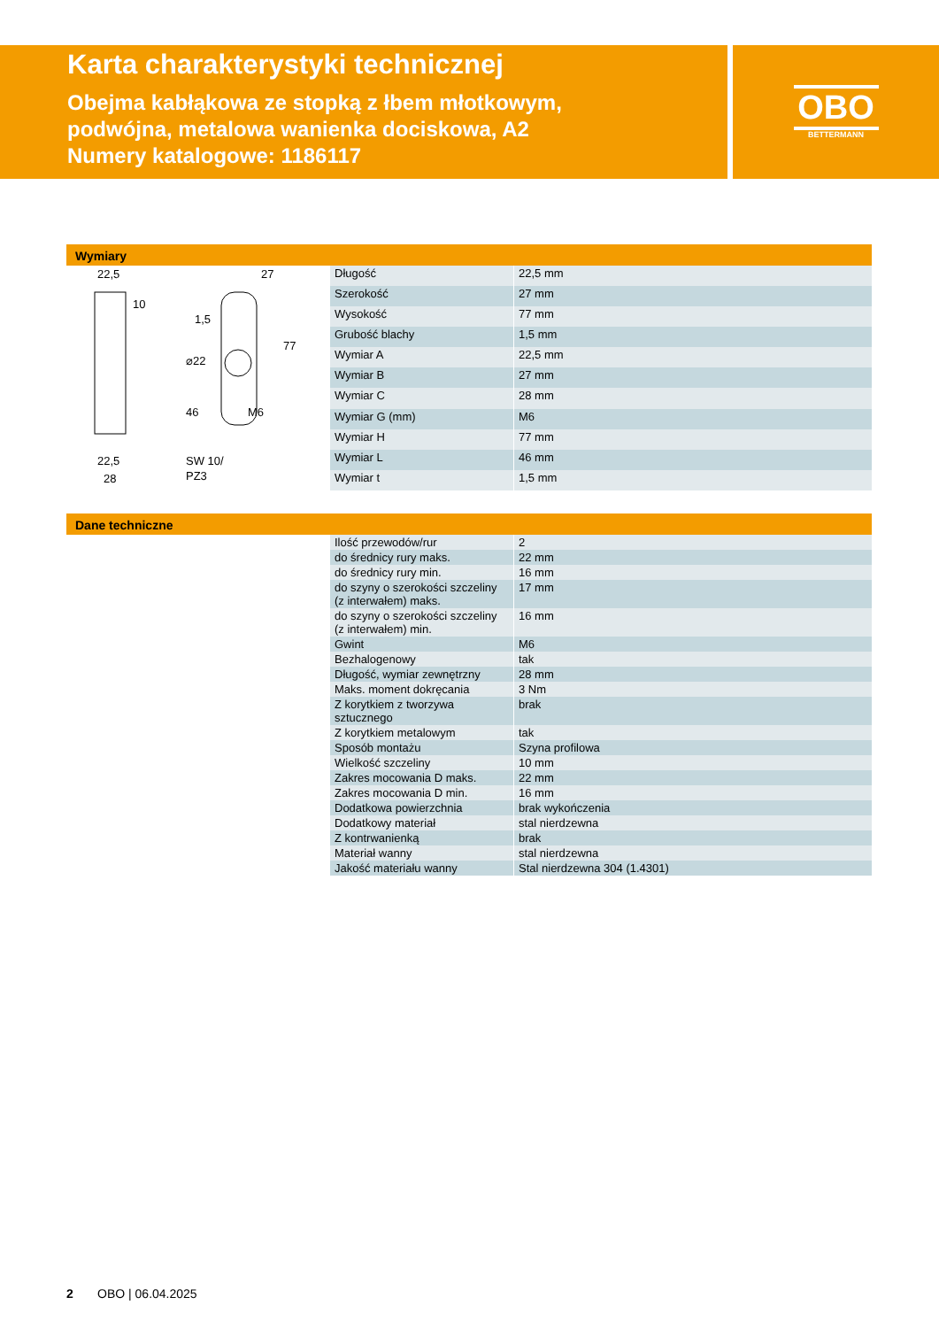Karta charakterystyki technicznej
Obejma kabłąkowa ze stopką z łbem młotkowym,
podwójna, metalowa wanienka dociskowa, A2
Numery katalogowe: 1186117
OBO
BETTERMANN
Wymiary
22,5
10
27
1,5
⌀22
77
46
M6
22,5
28
SW 10/
PZ3
| Długość | 22,5 mm |
| Szerokość | 27 mm |
| Wysokość | 77 mm |
| Grubość blachy | 1,5 mm |
| Wymiar A | 22,5 mm |
| Wymiar B | 27 mm |
| Wymiar C | 28 mm |
| Wymiar G (mm) | M6 |
| Wymiar H | 77 mm |
| Wymiar L | 46 mm |
| Wymiar t | 1,5 mm |
Dane techniczne
| Ilość przewodów/rur | 2 |
| do średnicy rury maks. | 22 mm |
| do średnicy rury min. | 16 mm |
| do szyny o szerokości szczeliny (z interwałem) maks. | 17 mm |
| do szyny o szerokości szczeliny (z interwałem) min. | 16 mm |
| Gwint | M6 |
| Bezhalogenowy | tak |
| Długość, wymiar zewnętrzny | 28 mm |
| Maks. moment dokręcania | 3 Nm |
| Z korytkiem z tworzywa sztucznego | brak |
| Z korytkiem metalowym | tak |
| Sposób montażu | Szyna profilowa |
| Wielkość szczeliny | 10 mm |
| Zakres mocowania D maks. | 22 mm |
| Zakres mocowania D min. | 16 mm |
| Dodatkowa powierzchnia | brak wykończenia |
| Dodatkowy materiał | stal nierdzewna |
| Z kontrwanienką | brak |
| Materiał wanny | stal nierdzewna |
| Jakość materiału wanny | Stal nierdzewna 304 (1.4301) |
2 OBO | 06.04.2025